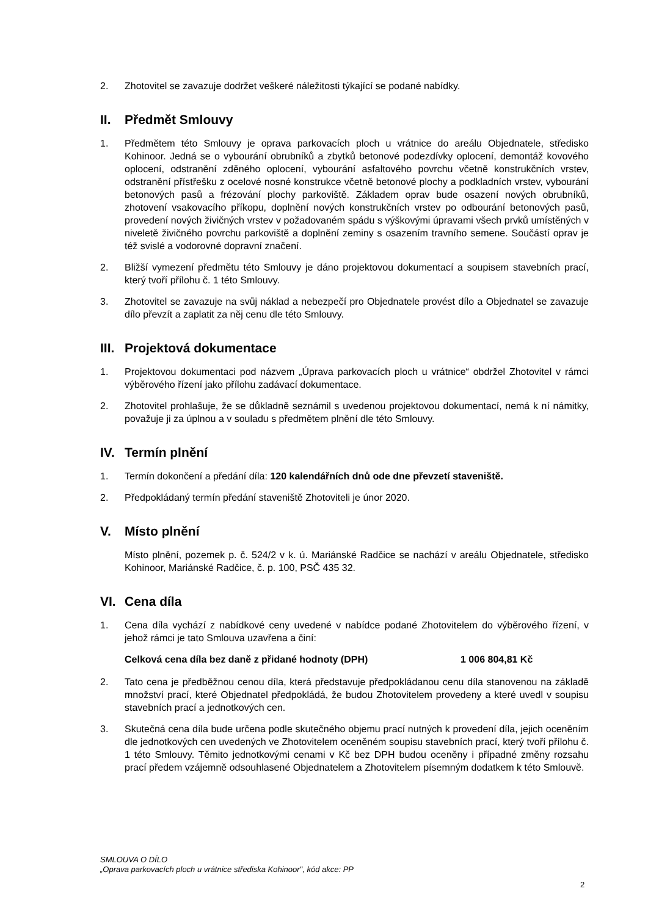2. Zhotovitel se zavazuje dodržet veškeré náležitosti týkající se podané nabídky.
II. Předmět Smlouvy
1. Předmětem této Smlouvy je oprava parkovacích ploch u vrátnice do areálu Objednatele, středisko Kohinoor. Jedná se o vybourání obrubníků a zbytků betonové podezdívky oplocení, demontáž kovového oplocení, odstranění zděného oplocení, vybourání asfaltového povrchu včetně konstrukčních vrstev, odstranění přístřešku z ocelové nosné konstrukce včetně betonové plochy a podkladních vrstev, vybourání betonových pasů a frézování plochy parkoviště. Základem oprav bude osazení nových obrubníků, zhotovení vsakovacího příkopu, doplnění nových konstrukčních vrstev po odbourání betonových pasů, provedení nových živičných vrstev v požadovaném spádu s výškovými úpravami všech prvků umístěných v niveletě živičného povrchu parkoviště a doplnění zeminy s osazením travního semene. Součástí oprav je též svislé a vodorovné dopravní značení.
2. Bližší vymezení předmětu této Smlouvy je dáno projektovou dokumentací a soupisem stavebních prací, který tvoří přílohu č. 1 této Smlouvy.
3. Zhotovitel se zavazuje na svůj náklad a nebezpečí pro Objednatele provést dílo a Objednatel se zavazuje dílo převzít a zaplatit za něj cenu dle této Smlouvy.
III. Projektová dokumentace
1. Projektovou dokumentaci pod názvem „Úprava parkovacích ploch u vrátnice“ obdržel Zhotovitel v rámci výběrového řízení jako přílohu zadávací dokumentace.
2. Zhotovitel prohlašuje, že se důkladně seznámil s uvedenou projektovou dokumentací, nemá k ní námitky, považuje ji za úplnou a v souladu s předmětem plnění dle této Smlouvy.
IV. Termín plnění
1. Termín dokončení a předání díla: 120 kalendářních dnů ode dne převzetí staveniště.
2. Předpokládaný termín předání staveniště Zhotoviteli je únor 2020.
V. Místo plnění
Místo plnění, pozemek p. č. 524/2 v k. ú. Mariánské Radčice se nachází v areálu Objednatele, středisko Kohinoor, Mariánské Radčice, č. p. 100, PSČ 435 32.
VI. Cena díla
1. Cena díla vychází z nabídkové ceny uvedené v nabídce podané Zhotovitelem do výběrového řízení, v jehož rámci je tato Smlouva uzavřena a činí:
Celková cena díla bez daně z přidané hodnoty (DPH) 1 006 804,81 Kč
2. Tato cena je předběžnou cenou díla, která představuje předpokládanou cenu díla stanovenou na základě množství prací, které Objednatel předpokládá, že budou Zhotovitelem provedeny a které uvedl v soupisu stavebních prací a jednotkových cen.
3. Skutečná cena díla bude určena podle skutečného objemu prací nutných k provedení díla, jejich oceněním dle jednotkových cen uvedených ve Zhotovitelem oceněném soupisu stavebních prací, který tvoří přílohu č. 1 této Smlouvy. Těmito jednotkovými cenami v Kč bez DPH budou oceněny i případné změny rozsahu prací předem vzájemně odsouhlasené Objednatelem a Zhotovitelem písemným dodatkem k této Smlouvě.
SMLOUVA O DÍLO
„Oprava parkovacích ploch u vrátnice střediska Kohinoor", kód akce: PP
2